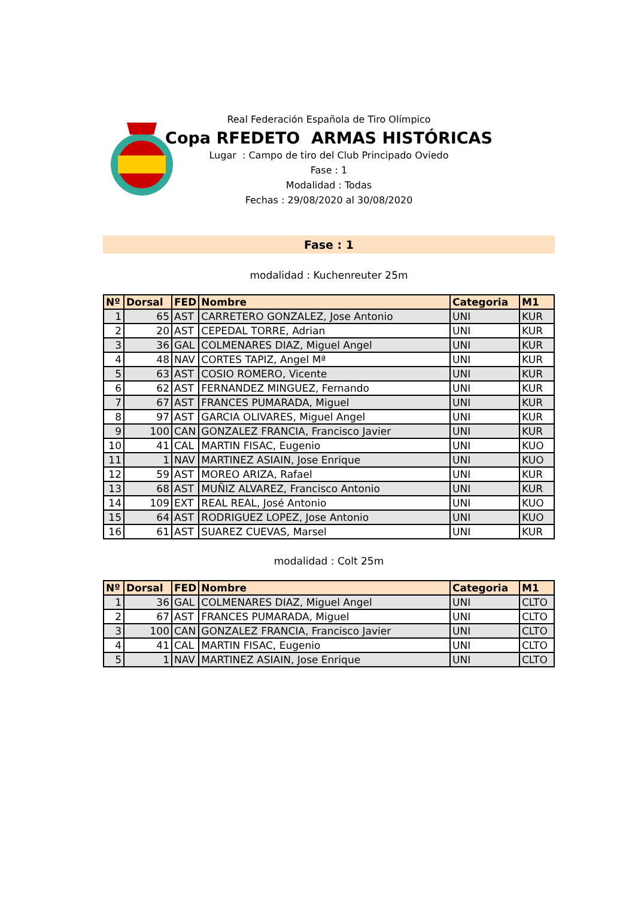Real Federación Española de Tiro Olímpico
Copa RFEDETO ARMAS HISTÓRICAS
Lugar : Campo de tiro del Club Principado Oviedo
Fase : 1
Modalidad : Todas
Fechas : 29/08/2020 al 30/08/2020
Fase : 1
modalidad : Kuchenreuter 25m
| Nº | Dorsal | FED | Nombre | Categoria | M1 |
| --- | --- | --- | --- | --- | --- |
| 1 | 65 | AST | CARRETERO GONZALEZ, Jose Antonio | UNI | KUR |
| 2 | 20 | AST | CEPEDAL TORRE, Adrian | UNI | KUR |
| 3 | 36 | GAL | COLMENARES DIAZ, Miguel Angel | UNI | KUR |
| 4 | 48 | NAV | CORTES TAPIZ, Angel Mª | UNI | KUR |
| 5 | 63 | AST | COSIO ROMERO, Vicente | UNI | KUR |
| 6 | 62 | AST | FERNANDEZ MINGUEZ, Fernando | UNI | KUR |
| 7 | 67 | AST | FRANCES PUMARADA, Miguel | UNI | KUR |
| 8 | 97 | AST | GARCIA OLIVARES, Miguel Angel | UNI | KUR |
| 9 | 100 | CAN | GONZALEZ FRANCIA, Francisco Javier | UNI | KUR |
| 10 | 41 | CAL | MARTIN FISAC, Eugenio | UNI | KUO |
| 11 | 1 | NAV | MARTINEZ ASIAIN, Jose Enrique | UNI | KUO |
| 12 | 59 | AST | MOREO ARIZA, Rafael | UNI | KUR |
| 13 | 68 | AST | MUÑIZ ALVAREZ, Francisco Antonio | UNI | KUR |
| 14 | 109 | EXT | REAL REAL, José Antonio | UNI | KUO |
| 15 | 64 | AST | RODRIGUEZ LOPEZ, Jose Antonio | UNI | KUO |
| 16 | 61 | AST | SUAREZ CUEVAS, Marsel | UNI | KUR |
modalidad : Colt 25m
| Nº | Dorsal | FED | Nombre | Categoria | M1 |
| --- | --- | --- | --- | --- | --- |
| 1 | 36 | GAL | COLMENARES DIAZ, Miguel Angel | UNI | CLTO |
| 2 | 67 | AST | FRANCES PUMARADA, Miguel | UNI | CLTO |
| 3 | 100 | CAN | GONZALEZ FRANCIA, Francisco Javier | UNI | CLTO |
| 4 | 41 | CAL | MARTIN FISAC, Eugenio | UNI | CLTO |
| 5 | 1 | NAV | MARTINEZ ASIAIN, Jose Enrique | UNI | CLTO |